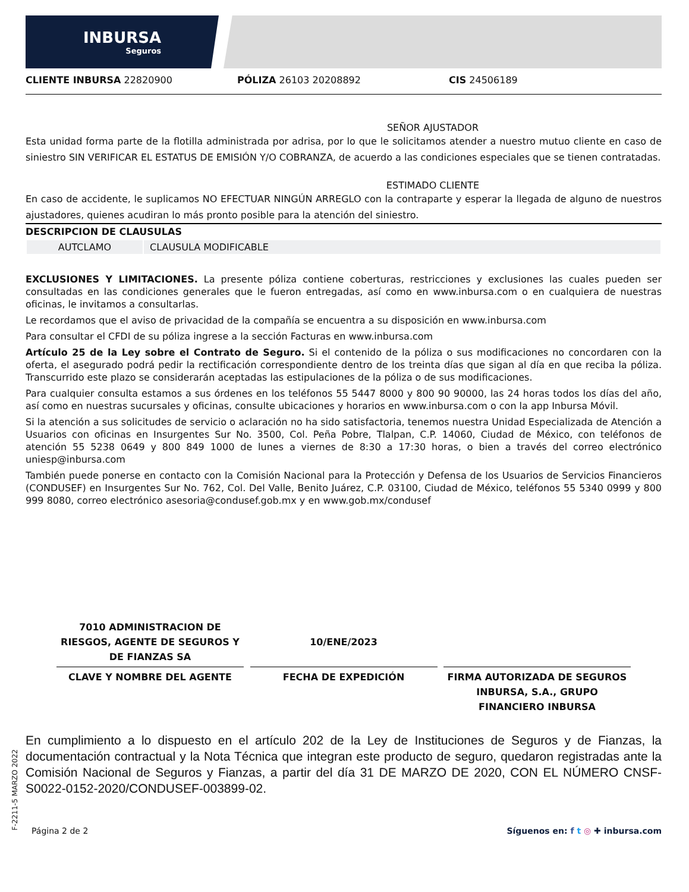INBURSA
Seguros
CLIENTE INBURSA 22820900 PÓLIZA 26103 20208892 CIS 24506189
SEÑOR AJUSTADOR
Esta unidad forma parte de la flotilla administrada por adrisa, por lo que le solicitamos atender a nuestro mutuo cliente en caso de siniestro SIN VERIFICAR EL ESTATUS DE EMISIÓN Y/O COBRANZA, de acuerdo a las condiciones especiales que se tienen contratadas.
ESTIMADO CLIENTE
En caso de accidente, le suplicamos NO EFECTUAR NINGÚN ARREGLO con la contraparte y esperar la llegada de alguno de nuestros ajustadores, quienes acudiran lo más pronto posible para la atención del siniestro.
DESCRIPCION DE CLAUSULAS
| AUTCLAMO | CLAUSULA MODIFICABLE |
EXCLUSIONES Y LIMITACIONES. La presente póliza contiene coberturas, restricciones y exclusiones las cuales pueden ser consultadas en las condiciones generales que le fueron entregadas, así como en www.inbursa.com o en cualquiera de nuestras oficinas, le invitamos a consultarlas.
Le recordamos que el aviso de privacidad de la compañía se encuentra a su disposición en www.inbursa.com
Para consultar el CFDI de su póliza ingrese a la sección Facturas en www.inbursa.com
Artículo 25 de la Ley sobre el Contrato de Seguro. Si el contenido de la póliza o sus modificaciones no concordaren con la oferta, el asegurado podrá pedir la rectificación correspondiente dentro de los treinta días que sigan al día en que reciba la póliza. Transcurrido este plazo se considerarán aceptadas las estipulaciones de la póliza o de sus modificaciones.
Para cualquier consulta estamos a sus órdenes en los teléfonos 55 5447 8000 y 800 90 90000, las 24 horas todos los días del año, así como en nuestras sucursales y oficinas, consulte ubicaciones y horarios en www.inbursa.com o con la app Inbursa Móvil.
Si la atención a sus solicitudes de servicio o aclaración no ha sido satisfactoria, tenemos nuestra Unidad Especializada de Atención a Usuarios con oficinas en Insurgentes Sur No. 3500, Col. Peña Pobre, Tlalpan, C.P. 14060, Ciudad de México, con teléfonos de atención 55 5238 0649 y 800 849 1000 de lunes a viernes de 8:30 a 17:30 horas, o bien a través del correo electrónico uniesp@inbursa.com
También puede ponerse en contacto con la Comisión Nacional para la Protección y Defensa de los Usuarios de Servicios Financieros (CONDUSEF) en Insurgentes Sur No. 762, Col. Del Valle, Benito Juárez, C.P. 03100, Ciudad de México, teléfonos 55 5340 0999 y 800 999 8080, correo electrónico asesoria@condusef.gob.mx y en www.gob.mx/condusef
7010 ADMINISTRACION DE RIESGOS, AGENTE DE SEGUROS Y DE FIANZAS SA
CLAVE Y NOMBRE DEL AGENTE
10/ENE/2023
FECHA DE EXPEDICIÓN
FIRMA AUTORIZADA DE SEGUROS INBURSA, S.A., GRUPO FINANCIERO INBURSA
En cumplimiento a lo dispuesto en el artículo 202 de la Ley de Instituciones de Seguros y de Fianzas, la documentación contractual y la Nota Técnica que integran este producto de seguro, quedaron registradas ante la Comisión Nacional de Seguros y Fianzas, a partir del día 31 DE MARZO DE 2020, CON EL NÚMERO CNSF-S0022-0152-2020/CONDUSEF-003899-02.
Página 2 de 2 Síguenos en: f t ◎ ✚ inbursa.com
F-2211-5 MARZO 2022